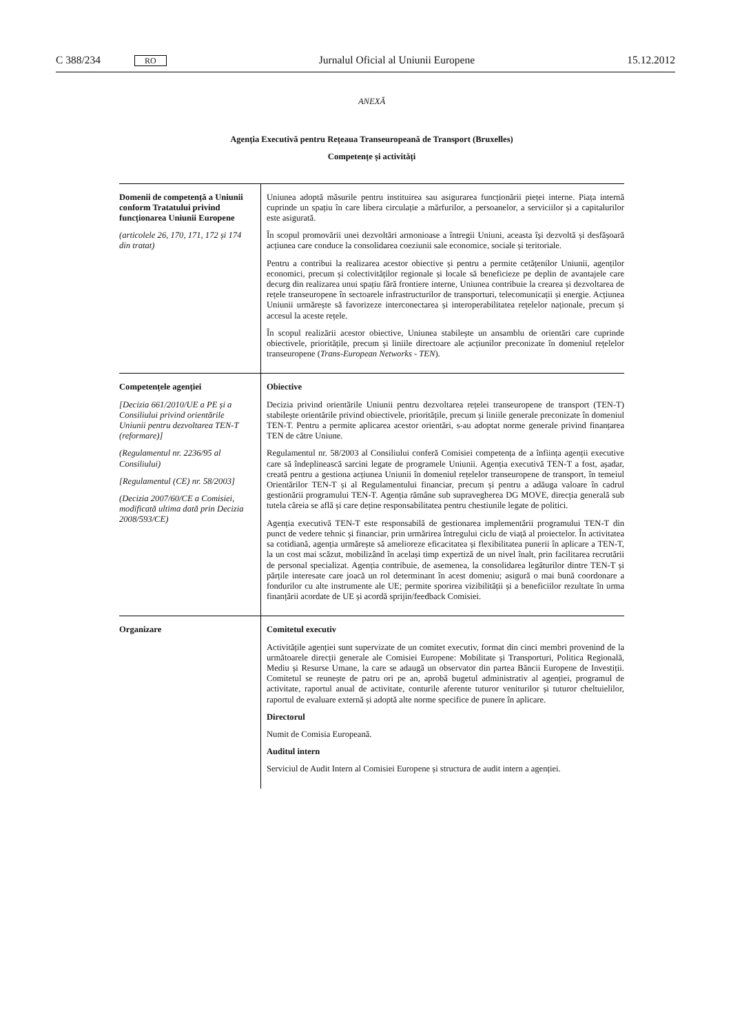C 388/234 RO Jurnalul Oficial al Uniunii Europene 15.12.2012
ANEXĂ
Agenția Executivă pentru Rețeaua Transeuropeană de Transport (Bruxelles)
Competențe și activități
| Domenii de competență a Uniunii conform Tratatului privind funcționarea Uniunii Europene (articolele 26, 170, 171, 172 și 174 din tratat) | Uniunea adoptă măsurile pentru instituirea sau asigurarea funcționării pieței interne. Piața internă cuprinde un spațiu în care libera circulație a mărfurilor, a persoanelor, a serviciilor și a capitalurilor este asigurată. În scopul promovării unei dezvoltări armonioase a întregii Uniuni, aceasta își dezvoltă și desfășoară acțiunea care conduce la consolidarea coeziunii sale economice, sociale și teritoriale. Pentru a contribui la realizarea acestor obiective și pentru a permite cetățenilor Uniunii, agenților economici, precum și colectivităților regionale și locale să beneficieze pe deplin de avantajele care decurg din realizarea unui spațiu fără frontiere interne, Uniunea contribuie la crearea și dezvoltarea de rețele transeuropene în sectoarele infrastructurilor de transporturi, telecomunicații și energie. Acțiunea Uniunii urmărește să favorizeze interconectarea și interoperabilitatea rețelelor naționale, precum și accesul la aceste rețele. În scopul realizării acestor obiective, Uniunea stabilește un ansamblu de orientări care cuprinde obiectivele, prioritățile, precum și liniile directoare ale acțiunilor preconizate în domeniul rețelelor transeuropene ( Trans-European Networks - TEN ). |
| Competențele agenției [Decizia 661/2010/UE a PE și a Consiliului privind orientările Uniunii pentru dezvoltarea TEN-T (reformare)] (Regulamentul nr. 2236/95 al Consiliului) [Regulamentul (CE) nr. 58/2003] (Decizia 2007/60/CE a Comisiei, modificată ultima dată prin Decizia 2008/593/CE) | Obiective Decizia privind orientările Uniunii pentru dezvoltarea rețelei transeuropene de transport (TEN-T) stabilește orientările privind obiectivele, prioritățile, precum și liniile generale preconizate în domeniul TEN-T. Pentru a permite aplicarea acestor orientări, s-au adoptat norme generale privind finanțarea TEN de către Uniune. Regulamentul nr. 58/2003 al Consiliului conferă Comisiei competența de a înființa agenții executive care să îndeplinească sarcini legate de programele Uniunii. Agenția executivă TEN-T a fost, așadar, creată pentru a gestiona acțiunea Uniunii în domeniul rețelelor transeuropene de transport, în temeiul Orientărilor TEN-T și al Regulamentului financiar, precum și pentru a adăuga valoare în cadrul gestionării programului TEN-T. Agenția rămâne sub supravegherea DG MOVE, direcția generală sub tutela căreia se află și care deține responsabilitatea pentru chestiunile legate de politici. Agenția executivă TEN-T este responsabilă de gestionarea implementării programului TEN-T din punct de vedere tehnic și financiar, prin urmărirea întregului ciclu de viață al proiectelor. În activitatea sa cotidiană, agenția urmărește să amelioreze eficacitatea și flexibilitatea punerii în aplicare a TEN-T, la un cost mai scăzut, mobilizând în același timp expertiză de un nivel înalt, prin facilitarea recrutării de personal specializat. Agenția contribuie, de asemenea, la consolidarea legăturilor dintre TEN-T și părțile interesate care joacă un rol determinant în acest domeniu; asigură o mai bună coordonare a fondurilor cu alte instrumente ale UE; permite sporirea vizibilității și a beneficiilor rezultate în urma finanțării acordate de UE și acordă sprijin/feedback Comisiei. |
| Organizare | Comitetul executiv Activitățile agenției sunt supervizate de un comitet executiv, format din cinci membri provenind de la următoarele direcții generale ale Comisiei Europene: Mobilitate și Transporturi, Politica Regională, Mediu și Resurse Umane, la care se adaugă un observator din partea Băncii Europene de Investiții. Comitetul se reunește de patru ori pe an, aprobă bugetul administrativ al agenției, programul de activitate, raportul anual de activitate, conturile aferente tuturor veniturilor și tuturor cheltuielilor, raportul de evaluare externă și adoptă alte norme specifice de punere în aplicare. Directorul Numit de Comisia Europeană. Auditul intern Serviciul de Audit Intern al Comisiei Europene și structura de audit intern a agenției. |